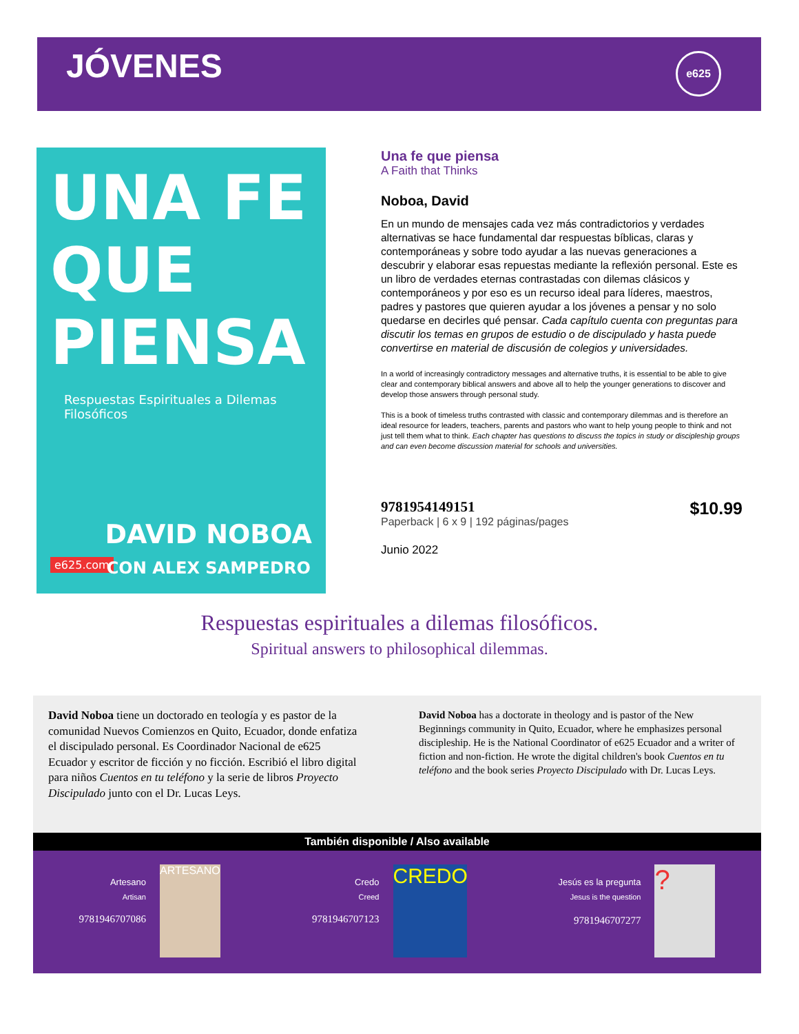JÓVENES
e625
UNA FE QUE PIENSA
Respuestas Espirituales a Dilemas Filosóficos
e625.com
DAVID NOBOA
CON ALEX SAMPEDRO
Una fe que piensa
A Faith that Thinks
Noboa, David
En un mundo de mensajes cada vez más contradictorios y verdades alternativas se hace fundamental dar respuestas bíblicas, claras y contemporáneas y sobre todo ayudar a las nuevas generaciones a descubrir y elaborar esas repuestas mediante la reflexión personal. Este es un libro de verdades eternas contrastadas con dilemas clásicos y contemporáneos y por eso es un recurso ideal para líderes, maestros, padres y pastores que quieren ayudar a los jóvenes a pensar y no solo quedarse en decirles qué pensar. Cada capítulo cuenta con preguntas para discutir los temas en grupos de estudio o de discipulado y hasta puede convertirse en material de discusión de colegios y universidades.
In a world of increasingly contradictory messages and alternative truths, it is essential to be able to give clear and contemporary biblical answers and above all to help the younger generations to discover and develop those answers through personal study.
This is a book of timeless truths contrasted with classic and contemporary dilemmas and is therefore an ideal resource for leaders, teachers, parents and pastors who want to help young people to think and not just tell them what to think. Each chapter has questions to discuss the topics in study or discipleship groups and can even become discussion material for schools and universities.
9781954149151
Paperback | 6 x 9 | 192 páginas/pages
Junio 2022
$10.99
Respuestas espirituales a dilemas filosóficos.
Spiritual answers to philosophical dilemmas.
David Noboa tiene un doctorado en teología y es pastor de la comunidad Nuevos Comienzos en Quito, Ecuador, donde enfatiza el discipulado personal. Es Coordinador Nacional de e625 Ecuador y escritor de ficción y no ficción. Escribió el libro digital para niños Cuentos en tu teléfono y la serie de libros Proyecto Discipulado junto con el Dr. Lucas Leys.
David Noboa has a doctorate in theology and is pastor of the New Beginnings community in Quito, Ecuador, where he emphasizes personal discipleship. He is the National Coordinator of e625 Ecuador and a writer of fiction and non-fiction. He wrote the digital children's book Cuentos en tu teléfono and the book series Proyecto Discipulado with Dr. Lucas Leys.
También disponible / Also available
Artesano
Artisan
9781946707086
ARTESANO
Credo
Creed
9781946707123
CREDO
Jesús es la pregunta
Jesus is the question
9781946707277
?